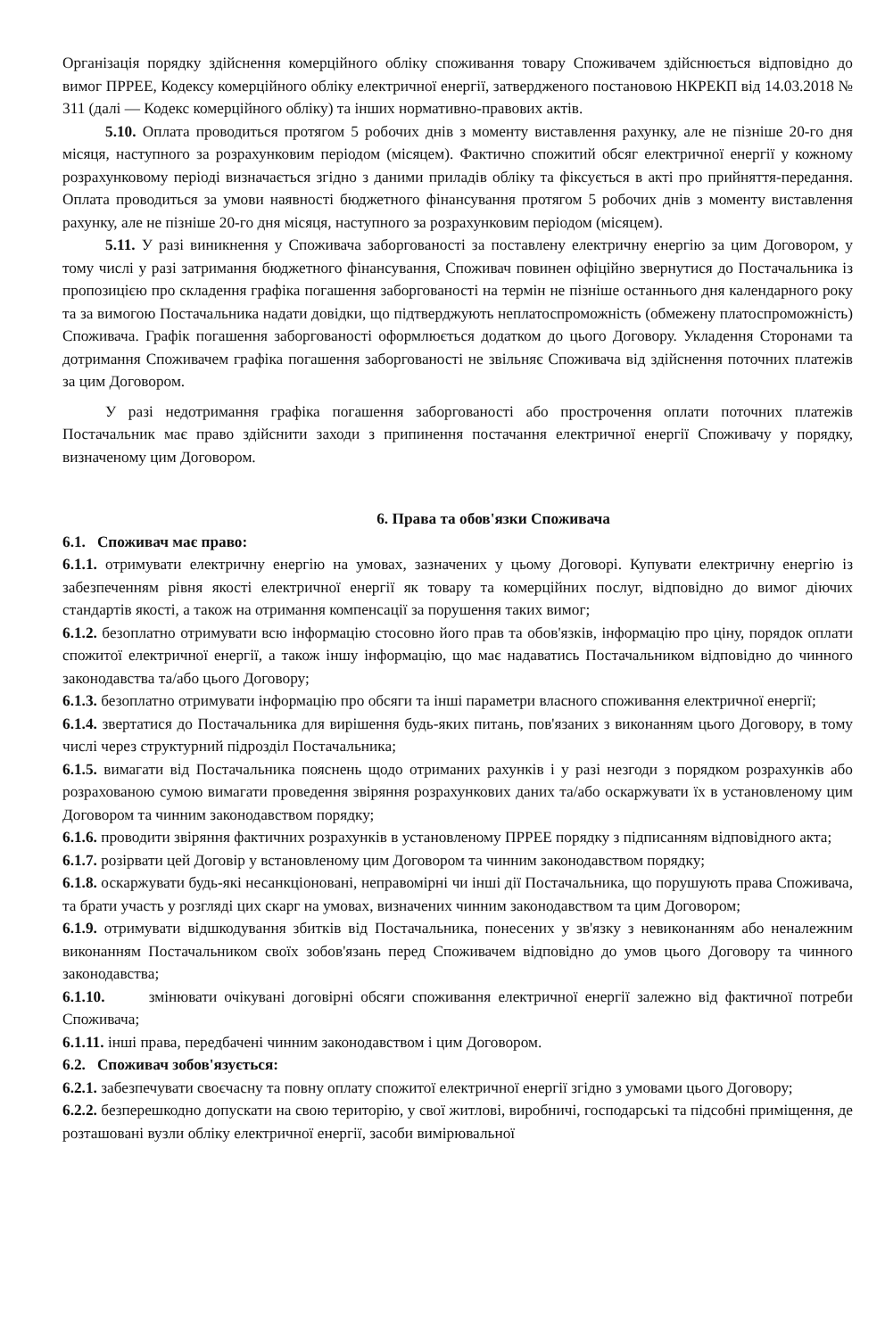Організація порядку здійснення комерційного обліку споживання товару Споживачем здійснюється відповідно до вимог ПРРЕЕ, Кодексу комерційного обліку електричної енергії, затвердженого постановою НКРЕКП від 14.03.2018 № 311 (далі — Кодекс комерційного обліку) та інших нормативно-правових актів.
5.10. Оплата проводиться протягом 5 робочих днів з моменту виставлення рахунку, але не пізніше 20-го дня місяця, наступного за розрахунковим періодом (місяцем). Фактично спожитий обсяг електричної енергії у кожному розрахунковому періоді визначається згідно з даними приладів обліку та фіксується в акті про прийняття-передання. Оплата проводиться за умови наявності бюджетного фінансування протягом 5 робочих днів з моменту виставлення рахунку, але не пізніше 20-го дня місяця, наступного за розрахунковим періодом (місяцем).
5.11. У разі виникнення у Споживача заборгованості за поставлену електричну енергію за цим Договором, у тому числі у разі затримання бюджетного фінансування, Споживач повинен офіційно звернутися до Постачальника із пропозицією про складення графіка погашення заборгованості на термін не пізніше останнього дня календарного року та за вимогою Постачальника надати довідки, що підтверджують неплатоспроможність (обмежену платоспроможність) Споживача. Графік погашення заборгованості оформлюється додатком до цього Договору. Укладення Сторонами та дотримання Споживачем графіка погашення заборгованості не звільняє Споживача від здійснення поточних платежів за цим Договором.
У разі недотримання графіка погашення заборгованості або прострочення оплати поточних платежів Постачальник має право здійснити заходи з припинення постачання електричної енергії Споживачу у порядку, визначеному цим Договором.
6. Права та обов'язки Споживача
6.1. Споживач має право:
6.1.1. отримувати електричну енергію на умовах, зазначених у цьому Договорі. Купувати електричну енергію із забезпеченням рівня якості електричної енергії як товару та комерційних послуг, відповідно до вимог діючих стандартів якості, а також на отримання компенсації за порушення таких вимог;
6.1.2. безоплатно отримувати всю інформацію стосовно його прав та обов'язків, інформацію про ціну, порядок оплати спожитої електричної енергії, а також іншу інформацію, що має надаватись Постачальником відповідно до чинного законодавства та/або цього Договору;
6.1.3. безоплатно отримувати інформацію про обсяги та інші параметри власного споживання електричної енергії;
6.1.4. звертатися до Постачальника для вирішення будь-яких питань, пов'язаних з виконанням цього Договору, в тому числі через структурний підрозділ Постачальника;
6.1.5. вимагати від Постачальника пояснень щодо отриманих рахунків і у разі незгоди з порядком розрахунків або розрахованою сумою вимагати проведення звіряння розрахункових даних та/або оскаржувати їх в установленому цим Договором та чинним законодавством порядку;
6.1.6. проводити звіряння фактичних розрахунків в установленому ПРРЕЕ порядку з підписанням відповідного акта;
6.1.7. розірвати цей Договір у встановленому цим Договором та чинним законодавством порядку;
6.1.8. оскаржувати будь-які несанкціоновані, неправомірні чи інші дії Постачальника, що порушують права Споживача, та брати участь у розгляді цих скарг на умовах, визначених чинним законодавством та цим Договором;
6.1.9. отримувати відшкодування збитків від Постачальника, понесених у зв'язку з невиконанням або неналежним виконанням Постачальником своїх зобов'язань перед Споживачем відповідно до умов цього Договору та чинного законодавства;
6.1.10. змінювати очікувані договірні обсяги споживання електричної енергії залежно від фактичної потреби Споживача;
6.1.11. інші права, передбачені чинним законодавством і цим Договором.
6.2. Споживач зобов'язується:
6.2.1. забезпечувати своєчасну та повну оплату спожитої електричної енергії згідно з умовами цього Договору;
6.2.2. безперешкодно допускати на свою територію, у свої житлові, виробничі, господарські та підсобні приміщення, де розташовані вузли обліку електричної енергії, засоби вимірювальної